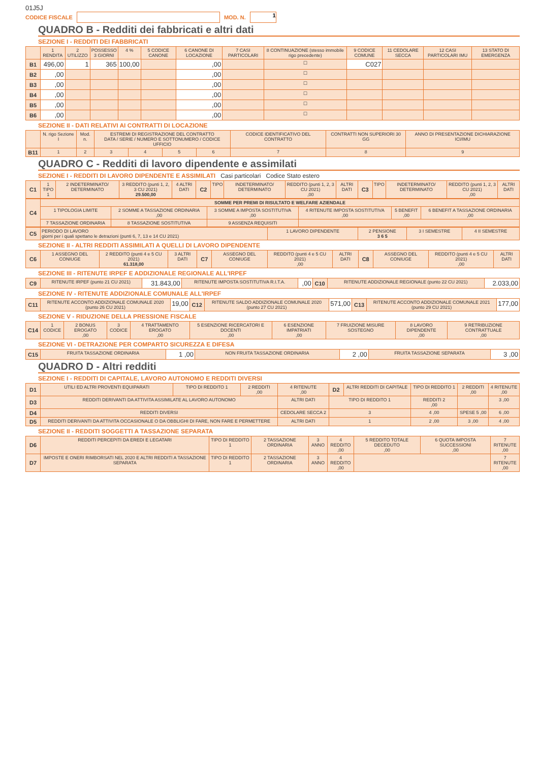01J5J
CODICE FISCALE MOD. N. 1
QUADRO B - Redditi dei fabbricati e altri dati
SEZIONE I - REDDITI DEI FABBRICATI
| | 1 RENDITA | 2 UTILIZZO | POSSESSO 3 GIORNI | 4 % | 5 CODICE CANONE | 6 CANONE DI LOCAZIONE | 7 CASI PARTICOLARI | 8 CONTINUAZIONE (stesso immobile rigo precedente) | 9 CODICE COMUNE | 11 CEDOLARE SECCA | 12 CASI PARTICOLARI IMU | 13 STATO DI EMERGENZA |
| --- | --- | --- | --- | --- | --- | --- | --- | --- | --- | --- | --- | --- |
| B1 | 496,00 | 1 | 365 | 100,00 | | ,00 | | ☐ | C027 | | | |
| B2 | ,00 | | | | | ,00 | | ☐ | | | | |
| B3 | ,00 | | | | | ,00 | | ☐ | | | | |
| B4 | ,00 | | | | | ,00 | | ☐ | | | | |
| B5 | ,00 | | | | | ,00 | | ☐ | | | | |
| B6 | ,00 | | | | | ,00 | | ☐ | | | | |
SEZIONE II - DATI RELATIVI AI CONTRATTI DI LOCAZIONE
| | N. rigo Sezione I | Mod. n. | ESTREMI DI REGISTRAZIONE DEL CONTRATTO DATA / SERIE / NUMERO E SOTTONUMERO / CODICE UFFICIO | | | | CODICE IDENTIFICATIVO DEL CONTRATTO | CONTRATTI NON SUPERIORI 30 GG | ANNO DI PRESENTAZIONE DICHIARAZIONE ICI/IMU |
| --- | --- | --- | --- | --- | --- | --- | --- | --- | --- |
| B11 | 1 | 2 | 3 | 4 | 5 | 6 | 7 | 8 | 9 |
QUADRO C - Redditi di lavoro dipendente e assimilati
SEZIONE I - REDDITI DI LAVORO DIPENDENTE E ASSIMILATI Casi particolari Codice Stato estero
| C1 | 1 TIPO 1 | 2 INDETERMINATO/ DETERMINATO | 3 REDDITO (punti 1, 2, 3 CU 2021) 29.500,00 | 4 ALTRI DATI | C2 | TIPO | INDETERMINATO/ DETERMINATO | REDDITO (punti 1, 2, 3 CU 2021) ,00 | ALTRI DATI | C3 | TIPO | INDETERMINATO/ DETERMINATO | REDDITO (punti 1, 2, 3 CU 2021) ,00 | ALTRI DATI |
| C4 | SOMME PER PREMI DI RISULTATO E WELFARE AZIENDALE | | | | | |
| | 1 TIPOLOGIA LIMITE | 2 SOMME A TASSAZIONE ORDINARIA ,00 | 3 SOMME A IMPOSTA SOSTITUTIVA ,00 | 4 RITENUTE IMPOSTA SOSTITUTIVA ,00 | 5 BENEFIT ,00 | 6 BENEFIT A TASSAZIONE ORDINARIA ,00 |
| | 7 TASSAZIONE ORDINARIA | 8 TASSAZIONE SOSTITUTIVA | 9 ASSENZA REQUISITI | | | |
| C5 | PERIODO DI LAVORO giorni per i quali spettano le detrazioni (punti 6, 7, 13 e 14 CU 2021) | 1 LAVORO DIPENDENTE | 2 PENSIONE 3 6 5 | 3 I SEMESTRE | 4 II SEMESTRE |
SEZIONE II - ALTRI REDDITI ASSIMILATI A QUELLI DI LAVORO DIPENDENTE
| C6 | 1 ASSEGNO DEL CONIUGE | 2 REDDITO (punti 4 e 5 CU 2021) 61.318,00 | 3 ALTRI DATI | C7 | ASSEGNO DEL CONIUGE | REDDITO (punti 4 e 5 CU 2021) ,00 | ALTRI DATI | C8 | ASSEGNO DEL CONIUGE | REDDITO (punti 4 e 5 CU 2021) ,00 | ALTRI DATI |
SEZIONE III - RITENUTE IRPEF E ADDIZIONALE REGIONALE ALL'IRPEF
| C9 | RITENUTE IRPEF (punto 21 CU 2021) | 31.843,00 | RITENUTE IMPOSTA SOSTITUTIVA R.I.T.A. | ,00 | C10 | RITENUTE ADDIZIONALE REGIONALE (punto 22 CU 2021) | 2.033,00 |
SEZIONE IV - RITENUTE ADDIZIONALE COMUNALE ALL'IRPEF
| C11 | RITENUTE ACCONTO ADDIZIONALE COMUNALE 2020 (punto 26 CU 2021) | 19,00 | C12 | RITENUTE SALDO ADDIZIONALE COMUNALE 2020 (punto 27 CU 2021) | 571,00 | C13 | RITENUTE ACCONTO ADDIZIONALE COMUNALE 2021 (punto 29 CU 2021) | 177,00 |
SEZIONE V - RIDUZIONE DELLA PRESSIONE FISCALE
| C14 | 1 CODICE | 2 BONUS EROGATO ,00 | 3 CODICE | 4 TRATTAMENTO EROGATO ,00 | 5 ESENZIONE RICERCATORI E DOCENTI ,00 | 6 ESENZIONE IMPATRIATI ,00 | 7 FRUIZIONE MISURE SOSTEGNO | 8 LAVORO DIPENDENTE ,00 | 9 RETRIBUZIONE CONTRATTUALE ,00 |
SEZIONE VI - DETRAZIONE PER COMPARTO SICUREZZA E DIFESA
| C15 | FRUITA TASSAZIONE ORDINARIA | 1 ,00 | NON FRUITA TASSAZIONE ORDINARIA | 2 ,00 | FRUITA TASSAZIONE SEPARATA | 3 ,00 |
QUADRO D - Altri redditi
SEZIONE I - REDDITI DI CAPITALE, LAVORO AUTONOMO E REDDITI DIVERSI
| D1 | UTILI ED ALTRI PROVENTI EQUIPARATI | TIPO DI REDDITO 1 | 2 REDDITI ,00 | 4 RITENUTE ,00 | D2 | ALTRI REDDITI DI CAPITALE | TIPO DI REDDITO 1 | 2 REDDITI ,00 | 4 RITENUTE ,00 |
| D3 | REDDITI DERIVANTI DA ATTIVITA ASSIMILATE AL LAVORO AUTONOMO | | | ALTRI DATI | TIPO DI REDDITO 1 | | REDDITI 2 ,00 | | 3 ,00 |
| D4 | REDDITI DIVERSI | | | CEDOLARE SECCA 2 | 3 | | 4 ,00 | SPESE 5 ,00 | 6 ,00 |
| D5 | REDDITI DERIVANTI DA ATTIVITA OCCASIONALE O DA OBBLIGHI DI FARE, NON FARE E PERMETTERE | | | ALTRI DATI | 1 | | 2 ,00 | 3 ,00 | 4 ,00 |
SEZIONE II - REDDITI SOGGETTI A TASSAZIONE SEPARATA
| D6 | REDDITI PERCEPITI DA EREDI E LEGATARI | TIPO DI REDDITO 1 | 2 TASSAZIONE ORDINARIA | 3 ANNO | 4 REDDITO ,00 | 5 REDDITO TOTALE DECEDUTO ,00 | 6 QUOTA IMPOSTA SUCCESSIONI ,00 | 7 RITENUTE ,00 |
| D7 | IMPOSTE E ONERI RIMBORSATI NEL 2020 E ALTRI REDDITI A TASSAZIONE SEPARATA | TIPO DI REDDITO 1 | 2 TASSAZIONE ORDINARIA | 3 ANNO | 4 REDDITO ,00 | | | 7 RITENUTE ,00 |